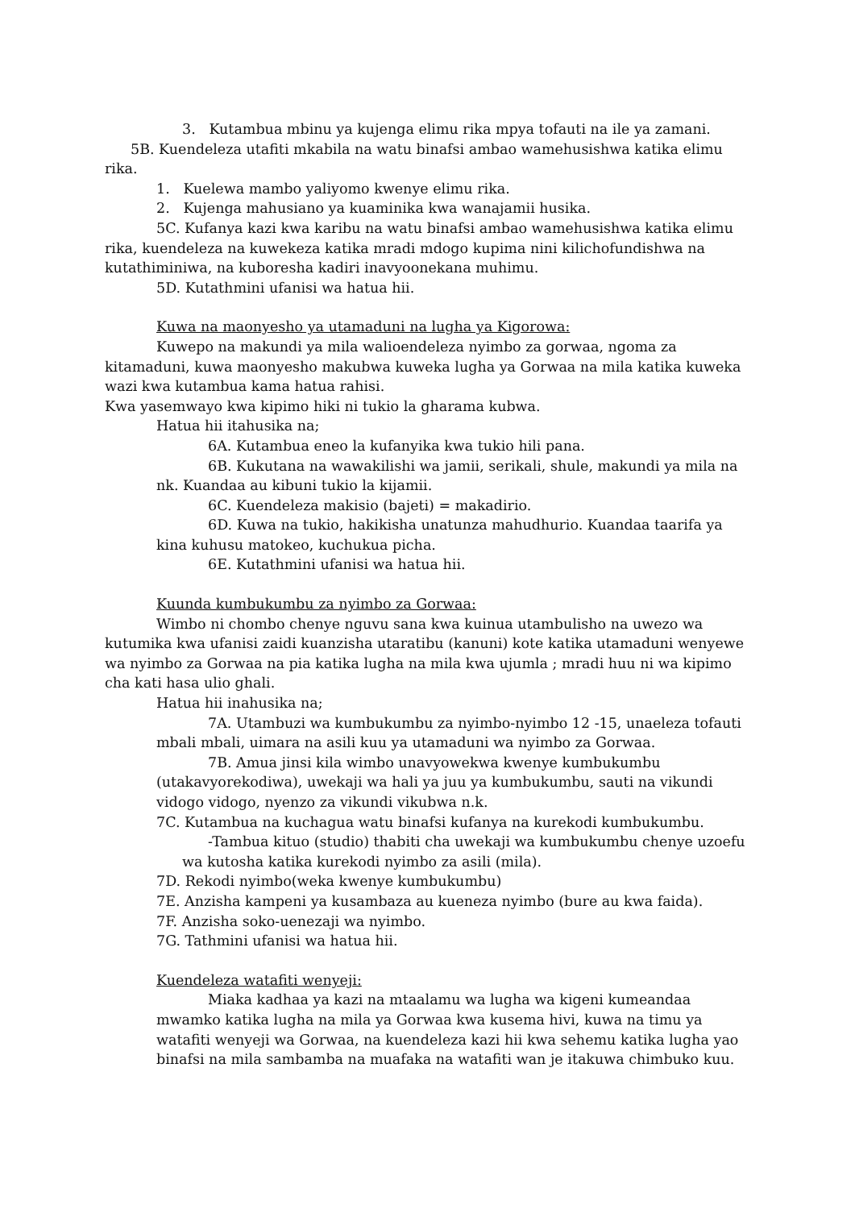3. Kutambua mbinu ya kujenga elimu rika mpya tofauti na ile ya zamani.
5B. Kuendeleza utafiti mkabila na watu binafsi ambao wamehusishwa katika elimu rika.
1. Kuelewa mambo yaliyomo kwenye elimu rika.
2. Kujenga mahusiano ya kuaminika kwa wanajamii husika.
5C. Kufanya kazi kwa karibu na watu binafsi ambao wamehusishwa katika elimu rika, kuendeleza na kuwekeza katika mradi mdogo kupima nini kilichofundishwa na kutathiminiwa, na kuboresha kadiri inavyoonekana muhimu.
5D. Kutathmini ufanisi wa hatua hii.
Kuwa na maonyesho ya utamaduni na lugha ya Kigorowa:
Kuwepo na makundi ya mila walioendeleza nyimbo za gorwaa, ngoma za kitamaduni, kuwa maonyesho makubwa kuweka lugha ya Gorwaa na mila katika kuweka wazi kwa kutambua kama hatua rahisi.
Kwa yasemwayo kwa kipimo hiki ni tukio la gharama kubwa.
Hatua hii itahusika na;
6A. Kutambua eneo la kufanyika kwa tukio hili pana.
6B. Kukutana na wawakilishi wa jamii, serikali, shule, makundi ya mila na nk. Kuandaa au kibuni tukio la kijamii.
6C. Kuendeleza makisio (bajeti) = makadirio.
6D. Kuwa na tukio, hakikisha unatunza mahudhurio. Kuandaa taarifa ya kina kuhusu matokeo, kuchukua picha.
6E. Kutathmini ufanisi wa hatua hii.
Kuunda kumbukumbu za nyimbo za Gorwaa:
Wimbo ni chombo chenye nguvu sana kwa kuinua utambulisho na uwezo wa kutumika kwa ufanisi zaidi kuanzisha utaratibu (kanuni) kote katika utamaduni wenyewe wa nyimbo za Gorwaa na pia katika lugha na mila kwa ujumla ; mradi huu ni wa kipimo cha kati hasa ulio ghali.
Hatua hii inahusika na;
7A. Utambuzi wa kumbukumbu za nyimbo-nyimbo 12 -15, unaeleza tofauti mbali mbali, uimara na asili kuu ya utamaduni wa nyimbo za Gorwaa.
7B. Amua jinsi kila wimbo unavyowekwa kwenye kumbukumbu (utakavyorekodiwa), uwekaji wa hali ya juu ya kumbukumbu, sauti na vikundi vidogo vidogo, nyenzo za vikundi vikubwa n.k.
7C. Kutambua na kuchagua watu binafsi kufanya na kurekodi kumbukumbu.
-Tambua kituo (studio) thabiti cha uwekaji wa kumbukumbu chenye uzoefu wa kutosha katika kurekodi nyimbo za asili (mila).
7D. Rekodi nyimbo(weka kwenye kumbukumbu)
7E. Anzisha kampeni ya kusambaza au kueneza nyimbo (bure au kwa faida).
7F. Anzisha soko-uenezaji wa nyimbo.
7G. Tathmini ufanisi wa hatua hii.
Kuendeleza watafiti wenyeji:
Miaka kadhaa ya kazi na mtaalamu wa lugha wa kigeni kumeandaa mwamko katika lugha na mila ya Gorwaa kwa kusema hivi, kuwa na timu ya watafiti wenyeji wa Gorwaa, na kuendeleza kazi hii kwa sehemu katika lugha yao binafsi na mila sambamba na muafaka na watafiti wan je itakuwa chimbuko kuu.